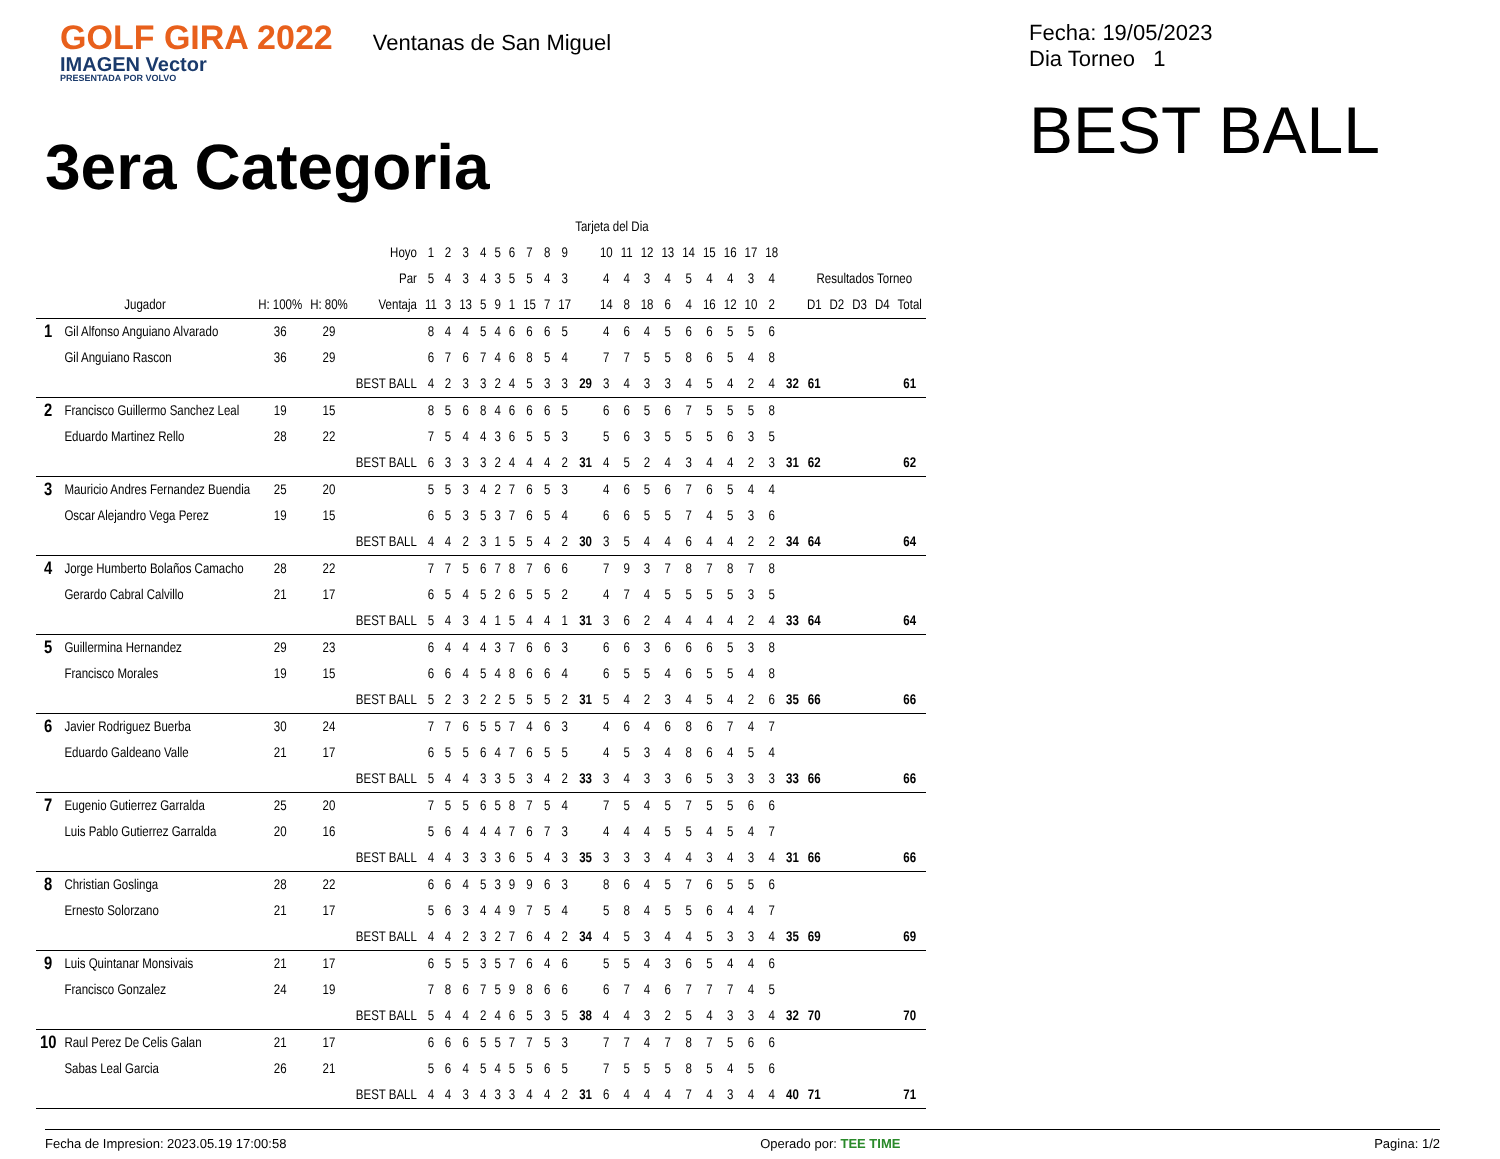GOLF GIRA 2022
IMAGEN Vector
PRESENTADA POR VOLVO
Ventanas de San Miguel
Fecha: 19/05/2023
Dia Torneo 1
BEST BALL
3era Categoria
| | | | | | Tarjeta del Dia | | | | | | | | | | | | | | | | | | | | | | | | |
| | | | | Hoyo | 1 | 2 | 3 | 4 | 5 | 6 | 7 | 8 | 9 | | 10 | 11 | 12 | 13 | 14 | 15 | 16 | 17 | 18 | | | | | | |
| | | | | Par | 5 | 4 | 3 | 4 | 3 | 5 | 5 | 4 | 3 | | 4 | 4 | 3 | 4 | 5 | 4 | 4 | 3 | 4 | | Resultados Torneo | | | | |
| Jugador | | H: 100% | H: 80% | Ventaja | 11 | 3 | 13 | 5 | 9 | 1 | 15 | 7 | 17 | | 14 | 8 | 18 | 6 | 4 | 16 | 12 | 10 | 2 | | D1 | D2 | D3 | D4 | Total |
| 1 | Gil Alfonso Anguiano Alvarado | 36 | 29 | | 8 | 4 | 4 | 5 | 4 | 6 | 6 | 6 | 5 | | 4 | 6 | 4 | 5 | 6 | 6 | 5 | 5 | 6 | | | | | | |
| | Gil Anguiano Rascon | 36 | 29 | | 6 | 7 | 6 | 7 | 4 | 6 | 8 | 5 | 4 | | 7 | 7 | 5 | 5 | 8 | 6 | 5 | 4 | 8 | | | | | | |
| | | | | BEST BALL | 4 | 2 | 3 | 3 | 2 | 4 | 5 | 3 | 3 | 29 | 3 | 4 | 3 | 3 | 4 | 5 | 4 | 2 | 4 | 32 | 61 | | | | 61 |
| 2 | Francisco Guillermo Sanchez Leal | 19 | 15 | | 8 | 5 | 6 | 8 | 4 | 6 | 6 | 6 | 5 | | 6 | 6 | 5 | 6 | 7 | 5 | 5 | 5 | 8 | | | | | | |
| | Eduardo Martinez Rello | 28 | 22 | | 7 | 5 | 4 | 4 | 3 | 6 | 5 | 5 | 3 | | 5 | 6 | 3 | 5 | 5 | 5 | 6 | 3 | 5 | | | | | | |
| | | | | BEST BALL | 6 | 3 | 3 | 3 | 2 | 4 | 4 | 4 | 2 | 31 | 4 | 5 | 2 | 4 | 3 | 4 | 4 | 2 | 3 | 31 | 62 | | | | 62 |
| 3 | Mauricio Andres Fernandez Buendia | 25 | 20 | | 5 | 5 | 3 | 4 | 2 | 7 | 6 | 5 | 3 | | 4 | 6 | 5 | 6 | 7 | 6 | 5 | 4 | 4 | | | | | | |
| | Oscar Alejandro Vega Perez | 19 | 15 | | 6 | 5 | 3 | 5 | 3 | 7 | 6 | 5 | 4 | | 6 | 6 | 5 | 5 | 7 | 4 | 5 | 3 | 6 | | | | | | |
| | | | | BEST BALL | 4 | 4 | 2 | 3 | 1 | 5 | 5 | 4 | 2 | 30 | 3 | 5 | 4 | 4 | 6 | 4 | 4 | 2 | 2 | 34 | 64 | | | | 64 |
| 4 | Jorge Humberto Bolaños Camacho | 28 | 22 | | 7 | 7 | 5 | 6 | 7 | 8 | 7 | 6 | 6 | | 7 | 9 | 3 | 7 | 8 | 7 | 8 | 7 | 8 | | | | | | |
| | Gerardo Cabral Calvillo | 21 | 17 | | 6 | 5 | 4 | 5 | 2 | 6 | 5 | 5 | 2 | | 4 | 7 | 4 | 5 | 5 | 5 | 5 | 3 | 5 | | | | | | |
| | | | | BEST BALL | 5 | 4 | 3 | 4 | 1 | 5 | 4 | 4 | 1 | 31 | 3 | 6 | 2 | 4 | 4 | 4 | 4 | 2 | 4 | 33 | 64 | | | | 64 |
| 5 | Guillermina Hernandez | 29 | 23 | | 6 | 4 | 4 | 4 | 3 | 7 | 6 | 6 | 3 | | 6 | 6 | 3 | 6 | 6 | 6 | 5 | 3 | 8 | | | | | | |
| | Francisco Morales | 19 | 15 | | 6 | 6 | 4 | 5 | 4 | 8 | 6 | 6 | 4 | | 6 | 5 | 5 | 4 | 6 | 5 | 5 | 4 | 8 | | | | | | |
| | | | | BEST BALL | 5 | 2 | 3 | 2 | 2 | 5 | 5 | 5 | 2 | 31 | 5 | 4 | 2 | 3 | 4 | 5 | 4 | 2 | 6 | 35 | 66 | | | | 66 |
| 6 | Javier Rodriguez Buerba | 30 | 24 | | 7 | 7 | 6 | 5 | 5 | 7 | 4 | 6 | 3 | | 4 | 6 | 4 | 6 | 8 | 6 | 7 | 4 | 7 | | | | | | |
| | Eduardo Galdeano Valle | 21 | 17 | | 6 | 5 | 5 | 6 | 4 | 7 | 6 | 5 | 5 | | 4 | 5 | 3 | 4 | 8 | 6 | 4 | 5 | 4 | | | | | | |
| | | | | BEST BALL | 5 | 4 | 4 | 3 | 3 | 5 | 3 | 4 | 2 | 33 | 3 | 4 | 3 | 3 | 6 | 5 | 3 | 3 | 3 | 33 | 66 | | | | 66 |
| 7 | Eugenio Gutierrez Garralda | 25 | 20 | | 7 | 5 | 5 | 6 | 5 | 8 | 7 | 5 | 4 | | 7 | 5 | 4 | 5 | 7 | 5 | 5 | 6 | 6 | | | | | | |
| | Luis Pablo Gutierrez Garralda | 20 | 16 | | 5 | 6 | 4 | 4 | 4 | 7 | 6 | 7 | 3 | | 4 | 4 | 4 | 5 | 5 | 4 | 5 | 4 | 7 | | | | | | |
| | | | | BEST BALL | 4 | 4 | 3 | 3 | 3 | 6 | 5 | 4 | 3 | 35 | 3 | 3 | 3 | 4 | 4 | 3 | 4 | 3 | 4 | 31 | 66 | | | | 66 |
| 8 | Christian Goslinga | 28 | 22 | | 6 | 6 | 4 | 5 | 3 | 9 | 9 | 6 | 3 | | 8 | 6 | 4 | 5 | 7 | 6 | 5 | 5 | 6 | | | | | | |
| | Ernesto Solorzano | 21 | 17 | | 5 | 6 | 3 | 4 | 4 | 9 | 7 | 5 | 4 | | 5 | 8 | 4 | 5 | 5 | 6 | 4 | 4 | 7 | | | | | | |
| | | | | BEST BALL | 4 | 4 | 2 | 3 | 2 | 7 | 6 | 4 | 2 | 34 | 4 | 5 | 3 | 4 | 4 | 5 | 3 | 3 | 4 | 35 | 69 | | | | 69 |
| 9 | Luis Quintanar Monsivais | 21 | 17 | | 6 | 5 | 5 | 3 | 5 | 7 | 6 | 4 | 6 | | 5 | 5 | 4 | 3 | 6 | 5 | 4 | 4 | 6 | | | | | | |
| | Francisco Gonzalez | 24 | 19 | | 7 | 8 | 6 | 7 | 5 | 9 | 8 | 6 | 6 | | 6 | 7 | 4 | 6 | 7 | 7 | 7 | 4 | 5 | | | | | | |
| | | | | BEST BALL | 5 | 4 | 4 | 2 | 4 | 6 | 5 | 3 | 5 | 38 | 4 | 4 | 3 | 2 | 5 | 4 | 3 | 3 | 4 | 32 | 70 | | | | 70 |
| 10 | Raul Perez De Celis Galan | 21 | 17 | | 6 | 6 | 6 | 5 | 5 | 7 | 7 | 5 | 3 | | 7 | 7 | 4 | 7 | 8 | 7 | 5 | 6 | 6 | | | | | | |
| | Sabas Leal Garcia | 26 | 21 | | 5 | 6 | 4 | 5 | 4 | 5 | 5 | 6 | 5 | | 7 | 5 | 5 | 5 | 8 | 5 | 4 | 5 | 6 | | | | | | |
| | | | | BEST BALL | 4 | 4 | 3 | 4 | 3 | 3 | 4 | 4 | 2 | 31 | 6 | 4 | 4 | 4 | 7 | 4 | 3 | 4 | 4 | 40 | 71 | | | | 71 |
Fecha de Impresion: 2023.05.19 17:00:58 Operado por: TEE TIME Pagina: 1/2